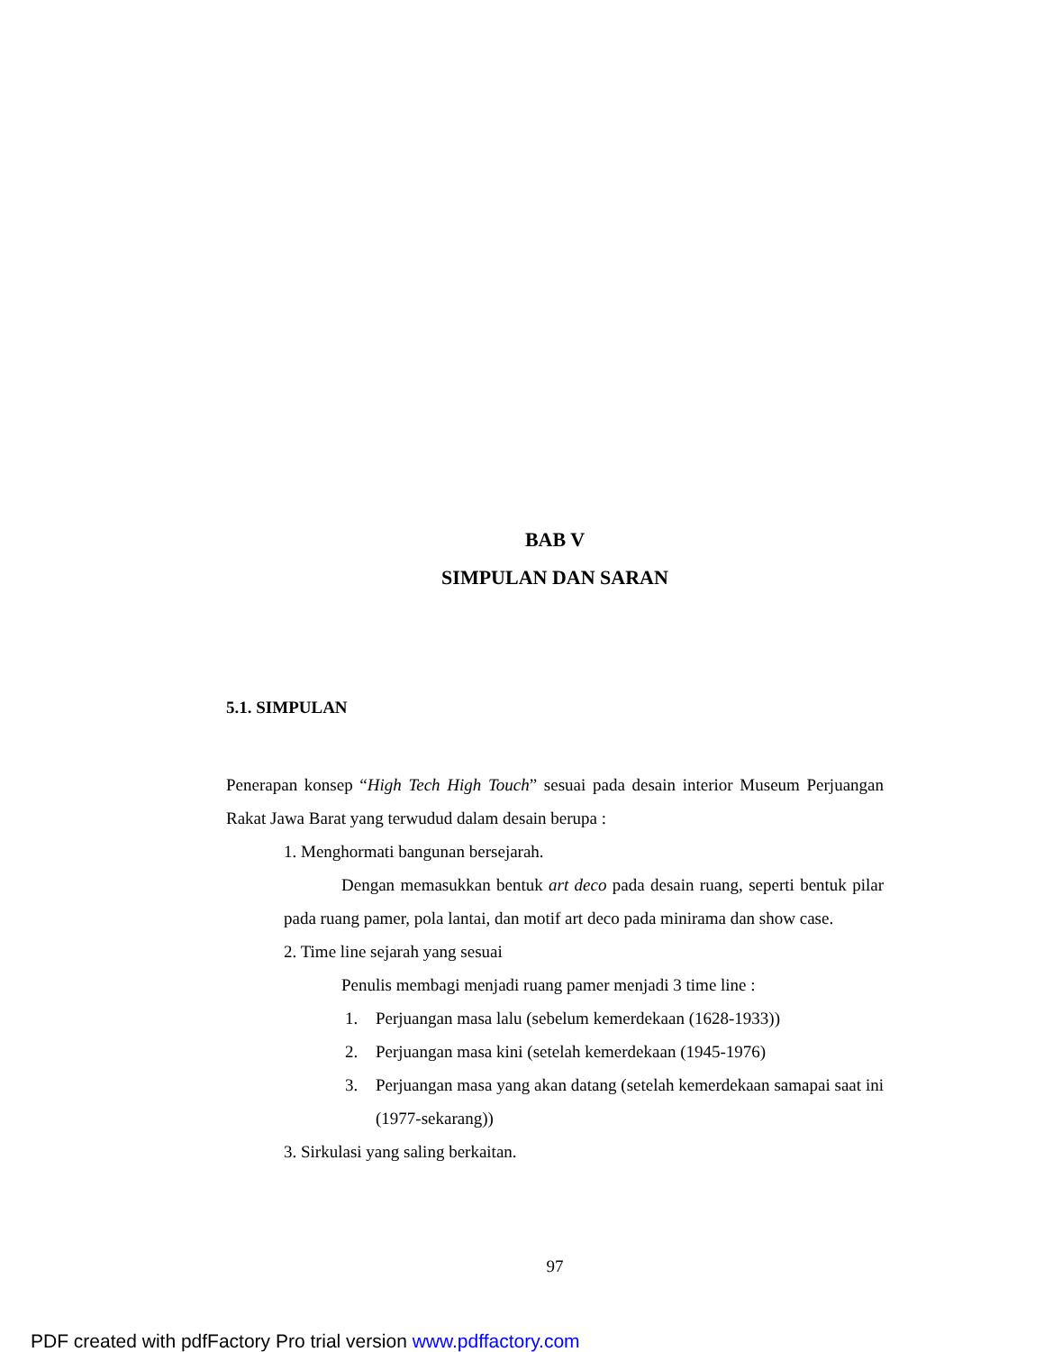BAB V
SIMPULAN DAN SARAN
5.1. SIMPULAN
Penerapan konsep “High Tech High Touch” sesuai pada desain interior Museum Perjuangan Rakat Jawa Barat yang terwudud dalam desain berupa :
1. Menghormati bangunan bersejarah.
Dengan memasukkan bentuk art deco pada desain ruang, seperti bentuk pilar pada ruang pamer, pola lantai, dan motif art deco pada minirama dan show case.
2. Time line sejarah yang sesuai
Penulis membagi menjadi ruang pamer menjadi 3 time line :
1. Perjuangan masa lalu (sebelum kemerdekaan (1628-1933))
2. Perjuangan masa kini (setelah kemerdekaan (1945-1976)
3. Perjuangan masa yang akan datang (setelah kemerdekaan samapai saat ini (1977-sekarang))
3. Sirkulasi yang saling berkaitan.
97
PDF created with pdfFactory Pro trial version www.pdffactory.com